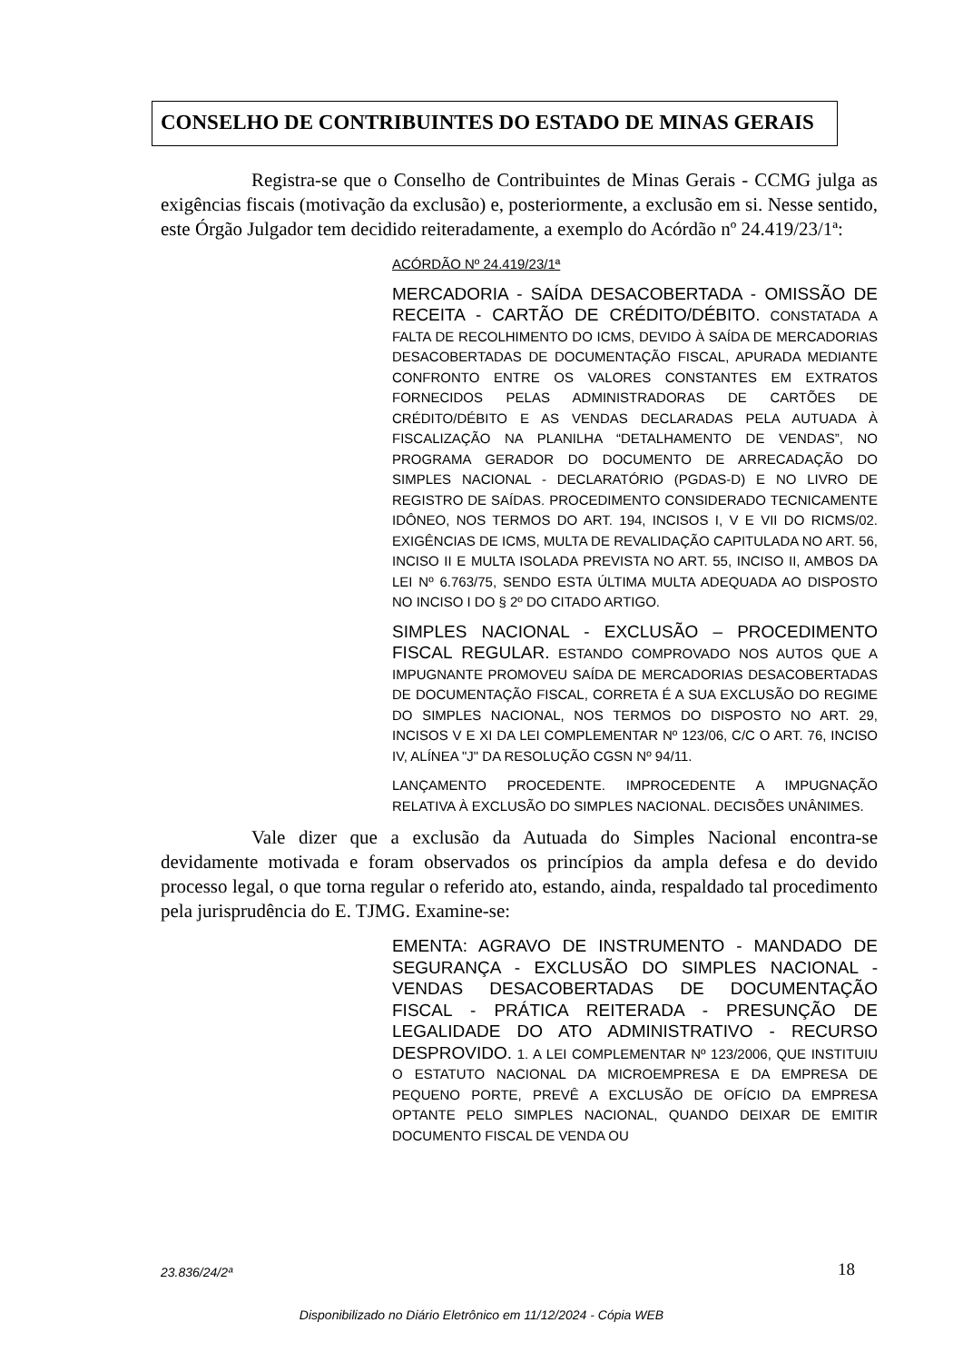CONSELHO DE CONTRIBUINTES DO ESTADO DE MINAS GERAIS
Registra-se que o Conselho de Contribuintes de Minas Gerais - CCMG julga as exigências fiscais (motivação da exclusão) e, posteriormente, a exclusão em si. Nesse sentido, este Órgão Julgador tem decidido reiteradamente, a exemplo do Acórdão nº 24.419/23/1ª:
ACÓRDÃO Nº 24.419/23/1ª
MERCADORIA - SAÍDA DESACOBERTADA - OMISSÃO DE RECEITA - CARTÃO DE CRÉDITO/DÉBITO. CONSTATADA A FALTA DE RECOLHIMENTO DO ICMS, DEVIDO À SAÍDA DE MERCADORIAS DESACOBERTADAS DE DOCUMENTAÇÃO FISCAL, APURADA MEDIANTE CONFRONTO ENTRE OS VALORES CONSTANTES EM EXTRATOS FORNECIDOS PELAS ADMINISTRADORAS DE CARTÕES DE CRÉDITO/DÉBITO E AS VENDAS DECLARADAS PELA AUTUADA À FISCALIZAÇÃO NA PLANILHA “DETALHAMENTO DE VENDAS”, NO PROGRAMA GERADOR DO DOCUMENTO DE ARRECADAÇÃO DO SIMPLES NACIONAL - DECLARATÓRIO (PGDAS-D) E NO LIVRO DE REGISTRO DE SAÍDAS. PROCEDIMENTO CONSIDERADO TECNICAMENTE IDÔNEO, NOS TERMOS DO ART. 194, INCISOS I, V E VII DO RICMS/02. EXIGÊNCIAS DE ICMS, MULTA DE REVALIDAÇÃO CAPITULADA NO ART. 56, INCISO II E MULTA ISOLADA PREVISTA NO ART. 55, INCISO II, AMBOS DA LEI Nº 6.763/75, SENDO ESTA ÚLTIMA MULTA ADEQUADA AO DISPOSTO NO INCISO I DO § 2º DO CITADO ARTIGO.
SIMPLES NACIONAL - EXCLUSÃO – PROCEDIMENTO FISCAL REGULAR. ESTANDO COMPROVADO NOS AUTOS QUE A IMPUGNANTE PROMOVEU SAÍDA DE MERCADORIAS DESACOBERTADAS DE DOCUMENTAÇÃO FISCAL, CORRETA É A SUA EXCLUSÃO DO REGIME DO SIMPLES NACIONAL, NOS TERMOS DO DISPOSTO NO ART. 29, INCISOS V E XI DA LEI COMPLEMENTAR Nº 123/06, C/C O ART. 76, INCISO IV, ALÍNEA "J" DA RESOLUÇÃO CGSN Nº 94/11.
LANÇAMENTO PROCEDENTE. IMPROCEDENTE A IMPUGNAÇÃO RELATIVA À EXCLUSÃO DO SIMPLES NACIONAL. DECISÕES UNÂNIMES.
Vale dizer que a exclusão da Autuada do Simples Nacional encontra-se devidamente motivada e foram observados os princípios da ampla defesa e do devido processo legal, o que torna regular o referido ato, estando, ainda, respaldado tal procedimento pela jurisprudência do E. TJMG. Examine-se:
EMENTA: AGRAVO DE INSTRUMENTO - MANDADO DE SEGURANÇA - EXCLUSÃO DO SIMPLES NACIONAL - VENDAS DESACOBERTADAS DE DOCUMENTAÇÃO FISCAL - PRÁTICA REITERADA - PRESUNÇÃO DE LEGALIDADE DO ATO ADMINISTRATIVO - RECURSO DESPROVIDO. 1. A LEI COMPLEMENTAR Nº 123/2006, QUE INSTITUIU O ESTATUTO NACIONAL DA MICROEMPRESA E DA EMPRESA DE PEQUENO PORTE, PREVÊ A EXCLUSÃO DE OFÍCIO DA EMPRESA OPTANTE PELO SIMPLES NACIONAL, QUANDO DEIXAR DE EMITIR DOCUMENTO FISCAL DE VENDA OU
23.836/24/2ª 18
Disponibilizado no Diário Eletrônico em 11/12/2024 - Cópia WEB